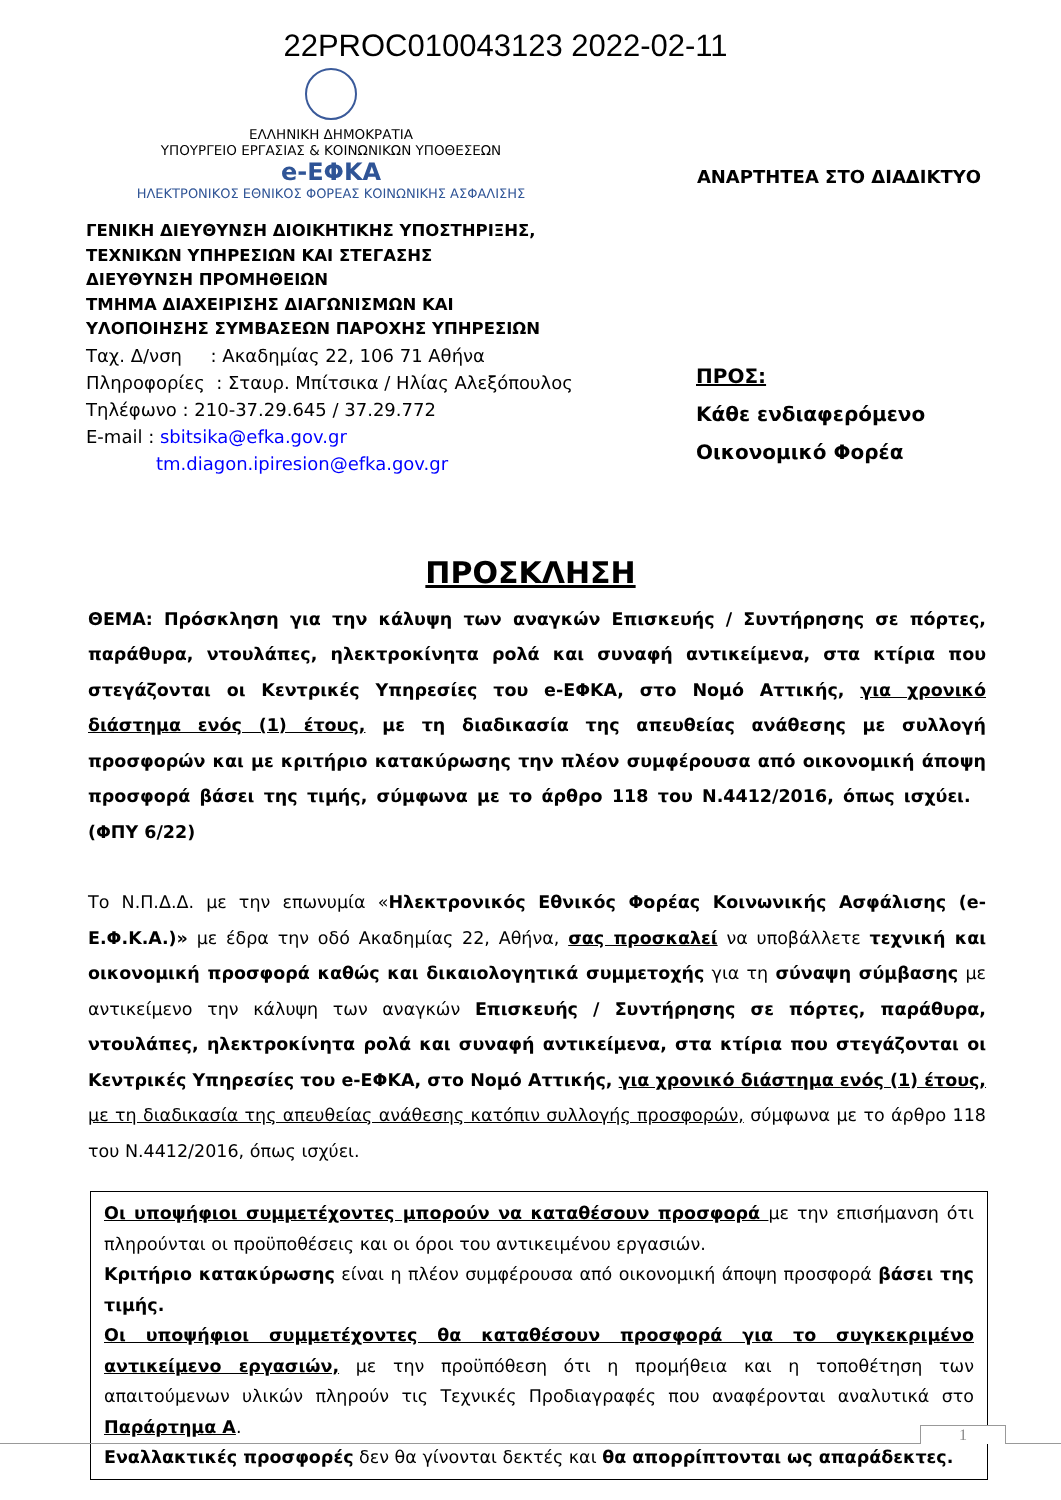22PROC010043123 2022-02-11
ΕΛΛΗΝΙΚΗ ΔΗΜΟΚΡΑΤΙΑ
ΥΠΟΥΡΓΕΙΟ ΕΡΓΑΣΙΑΣ & ΚΟΙΝΩΝΙΚΩΝ ΥΠΟΘΕΣΕΩΝ
e-ΕΦΚΑ
ΗΛΕΚΤΡΟΝΙΚΟΣ ΕΘΝΙΚΟΣ ΦΟΡΕΑΣ ΚΟΙΝΩΝΙΚΗΣ ΑΣΦΑΛΙΣΗΣ
ΓΕΝΙΚΗ ΔΙΕΥΘΥΝΣΗ ΔΙΟΙΚΗΤΙΚΗΣ ΥΠΟΣΤΗΡΙΞΗΣ,
ΤΕΧΝΙΚΩΝ ΥΠΗΡΕΣΙΩΝ ΚΑΙ ΣΤΕΓΑΣΗΣ
ΔΙΕΥΘΥΝΣΗ ΠΡΟΜΗΘΕΙΩΝ
ΤΜΗΜΑ ΔΙΑΧΕΙΡΙΣΗΣ ΔΙΑΓΩΝΙΣΜΩΝ ΚΑΙ
ΥΛΟΠΟΙΗΣΗΣ ΣΥΜΒΑΣΕΩΝ ΠΑΡΟΧΗΣ ΥΠΗΡΕΣΙΩΝ
Ταχ. Δ/νση : Ακαδημίας 22, 106 71 Αθήνα
Πληροφορίες : Σταυρ. Μπίτσικα / Ηλίας Αλεξόπουλος
Τηλέφωνο : 210-37.29.645 / 37.29.772
E-mail : sbitsika@efka.gov.gr
tm.diagon.ipiresion@efka.gov.gr
ΑΝΑΡΤΗΤΕΑ ΣΤΟ ΔΙΑΔΙΚΤΥΟ
ΠΡΟΣ:
Κάθε ενδιαφερόμενο
Οικονομικό Φορέα
ΠΡΟΣΚΛΗΣΗ
ΘΕΜΑ: Πρόσκληση για την κάλυψη των αναγκών Επισκευής / Συντήρησης σε πόρτες, παράθυρα, ντουλάπες, ηλεκτροκίνητα ρολά και συναφή αντικείμενα, στα κτίρια που στεγάζονται οι Κεντρικές Υπηρεσίες του e-ΕΦΚΑ, στο Νομό Αττικής, για χρονικό διάστημα ενός (1) έτους, με τη διαδικασία της απευθείας ανάθεσης με συλλογή προσφορών και με κριτήριο κατακύρωσης την πλέον συμφέρουσα από οικονομική άποψη προσφορά βάσει της τιμής, σύμφωνα με το άρθρο 118 του Ν.4412/2016, όπως ισχύει. (ΦΠΥ 6/22)
Το Ν.Π.Δ.Δ. με την επωνυμία «Ηλεκτρονικός Εθνικός Φορέας Κοινωνικής Ασφάλισης (e-Ε.Φ.Κ.Α.)» με έδρα την οδό Ακαδημίας 22, Αθήνα, σας προσκαλεί να υποβάλλετε τεχνική και οικονομική προσφορά καθώς και δικαιολογητικά συμμετοχής για τη σύναψη σύμβασης με αντικείμενο την κάλυψη των αναγκών Επισκευής / Συντήρησης σε πόρτες, παράθυρα, ντουλάπες, ηλεκτροκίνητα ρολά και συναφή αντικείμενα, στα κτίρια που στεγάζονται οι Κεντρικές Υπηρεσίες του e-ΕΦΚΑ, στο Νομό Αττικής, για χρονικό διάστημα ενός (1) έτους, με τη διαδικασία της απευθείας ανάθεσης κατόπιν συλλογής προσφορών, σύμφωνα με το άρθρο 118 του Ν.4412/2016, όπως ισχύει.
Οι υποψήφιοι συμμετέχοντες μπορούν να καταθέσουν προσφορά με την επισήμανση ότι πληρούνται οι προϋποθέσεις και οι όροι του αντικειμένου εργασιών.
Κριτήριο κατακύρωσης είναι η πλέον συμφέρουσα από οικονομική άποψη προσφορά βάσει της τιμής.
Οι υποψήφιοι συμμετέχοντες θα καταθέσουν προσφορά για το συγκεκριμένο αντικείμενο εργασιών, με την προϋπόθεση ότι η προμήθεια και η τοποθέτηση των απαιτούμενων υλικών πληρούν τις Τεχνικές Προδιαγραφές που αναφέρονται αναλυτικά στο Παράρτημα Α.
Εναλλακτικές προσφορές δεν θα γίνονται δεκτές και θα απορρίπτονται ως απαράδεκτες.
1